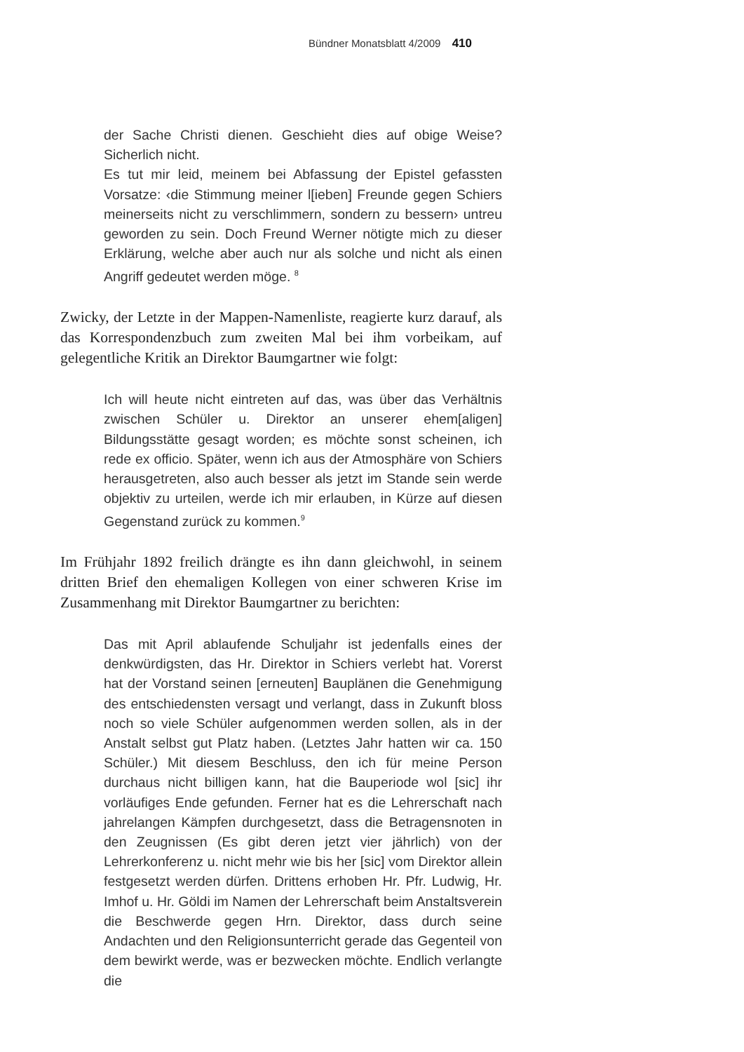Bündner Monatsblatt 4/2009 410
der Sache Christi dienen. Geschieht dies auf obige Weise? Sicherlich nicht.
Es tut mir leid, meinem bei Abfassung der Epistel gefassten Vorsatze: ‹die Stimmung meiner l[ieben] Freunde gegen Schiers meinerseits nicht zu verschlimmern, sondern zu bessern› untreu geworden zu sein. Doch Freund Werner nötigte mich zu dieser Erklärung, welche aber auch nur als solche und nicht als einen Angriff gedeutet werden möge. <sup>8</sup>
Zwicky, der Letzte in der Mappen-Namenliste, reagierte kurz darauf, als das Korrespondenzbuch zum zweiten Mal bei ihm vorbeikam, auf gelegentliche Kritik an Direktor Baumgartner wie folgt:
Ich will heute nicht eintreten auf das, was über das Verhältnis zwischen Schüler u. Direktor an unserer ehem[aligen] Bildungsstätte gesagt worden; es möchte sonst scheinen, ich rede ex officio. Später, wenn ich aus der Atmosphäre von Schiers herausgetreten, also auch besser als jetzt im Stande sein werde objektiv zu urteilen, werde ich mir erlauben, in Kürze auf diesen Gegenstand zurück zu kommen.<sup>9</sup>
Im Frühjahr 1892 freilich drängte es ihn dann gleichwohl, in seinem dritten Brief den ehemaligen Kollegen von einer schweren Krise im Zusammenhang mit Direktor Baumgartner zu berichten:
Das mit April ablaufende Schuljahr ist jedenfalls eines der denkwürdigsten, das Hr. Direktor in Schiers verlebt hat. Vorerst hat der Vorstand seinen [erneuten] Bauplänen die Genehmigung des entschiedensten versagt und verlangt, dass in Zukunft bloss noch so viele Schüler aufgenommen werden sollen, als in der Anstalt selbst gut Platz haben. (Letztes Jahr hatten wir ca. 150 Schüler.) Mit diesem Beschluss, den ich für meine Person durchaus nicht billigen kann, hat die Bauperiode wol [sic] ihr vorläufiges Ende gefunden. Ferner hat es die Lehrerschaft nach jahrelangen Kämpfen durchgesetzt, dass die Betragensnoten in den Zeugnissen (Es gibt deren jetzt vier jährlich) von der Lehrerkonferenz u. nicht mehr wie bis her [sic] vom Direktor allein festgesetzt werden dürfen. Drittens erhoben Hr. Pfr. Ludwig, Hr. Imhof u. Hr. Göldi im Namen der Lehrerschaft beim Anstaltsverein die Beschwerde gegen Hrn. Direktor, dass durch seine Andachten und den Religionsunterricht gerade das Gegenteil von dem bewirkt werde, was er bezwecken möchte. Endlich verlangte die